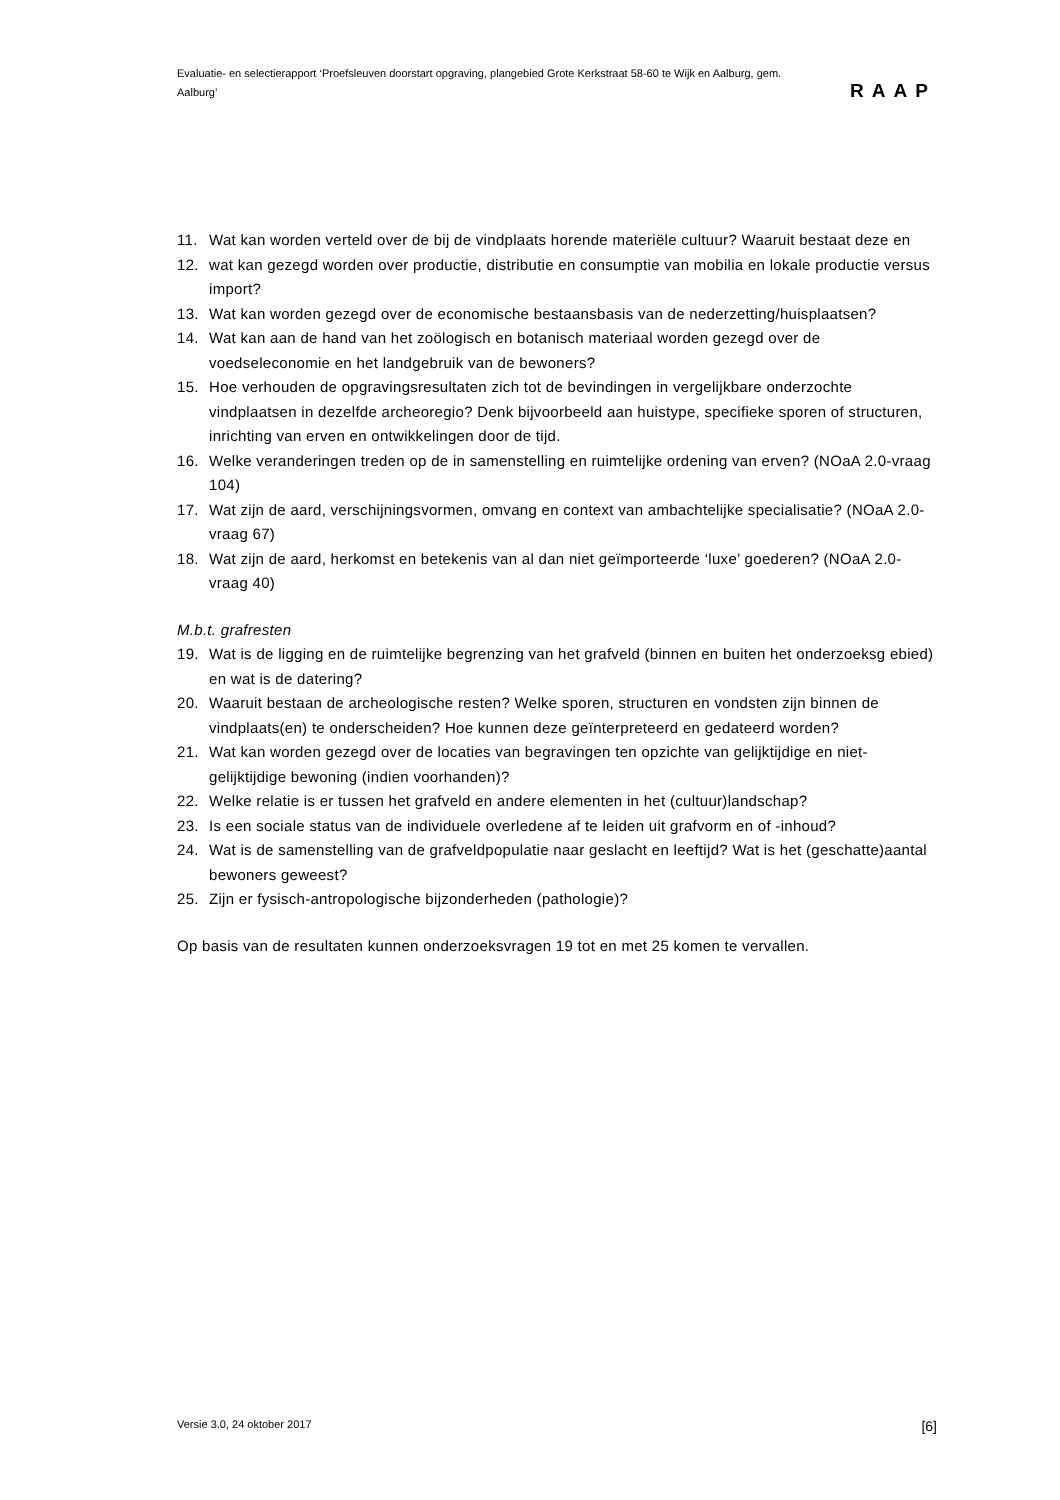Evaluatie- en selectierapport ‘Proefsleuven doorstart opgraving, plangebied Grote Kerkstraat 58-60 te Wijk en Aalburg, gem. Aalburg’
RAAP
11. Wat kan worden verteld over de bij de vindplaats horende materiële cultuur? Waaruit bestaat deze en
12. wat kan gezegd worden over productie, distributie en consumptie van mobilia en lokale productie versus import?
13. Wat kan worden gezegd over de economische bestaansbasis van de nederzetting/huisplaatsen?
14. Wat kan aan de hand van het zoölogisch en botanisch materiaal worden gezegd over de voedseleconomie en het landgebruik van de bewoners?
15. Hoe verhouden de opgravingsresultaten zich tot de bevindingen in vergelijkbare onderzochte vindplaatsen in dezelfde archeoregio? Denk bijvoorbeeld aan huistype, specifieke sporen of structuren, inrichting van erven en ontwikkelingen door de tijd.
16. Welke veranderingen treden op de in samenstelling en ruimtelijke ordening van erven? (NOaA 2.0-vraag 104)
17. Wat zijn de aard, verschijningsvormen, omvang en context van ambachtelijke specialisatie? (NOaA 2.0-vraag 67)
18. Wat zijn de aard, herkomst en betekenis van al dan niet geïmporteerde ‘luxe’ goederen? (NOaA 2.0-vraag 40)
M.b.t. grafresten
19. Wat is de ligging en de ruimtelijke begrenzing van het grafveld (binnen en buiten het onderzoeksg ebied) en wat is de datering?
20. Waaruit bestaan de archeologische resten? Welke sporen, structuren en vondsten zijn binnen de
vindplaats(en) te onderscheiden? Hoe kunnen deze geïnterpreteerd en gedateerd worden?
21. Wat kan worden gezegd over de locaties van begravingen ten opzichte van gelijktijdige en niet-gelijktijdige bewoning (indien voorhanden)?
22. Welke relatie is er tussen het grafveld en andere elementen in het (cultuur)landschap?
23. Is een sociale status van de individuele overledene af te leiden uit grafvorm en of -inhoud?
24. Wat is de samenstelling van de grafveldpopulatie naar geslacht en leeftijd? Wat is het (geschatte)aantal bewoners geweest?
25. Zijn er fysisch-antropologische bijzonderheden (pathologie)?
Op basis van de resultaten kunnen onderzoeksvragen 19 tot en met 25 komen te vervallen.
Versie 3.0, 24 oktober 2017 [6]